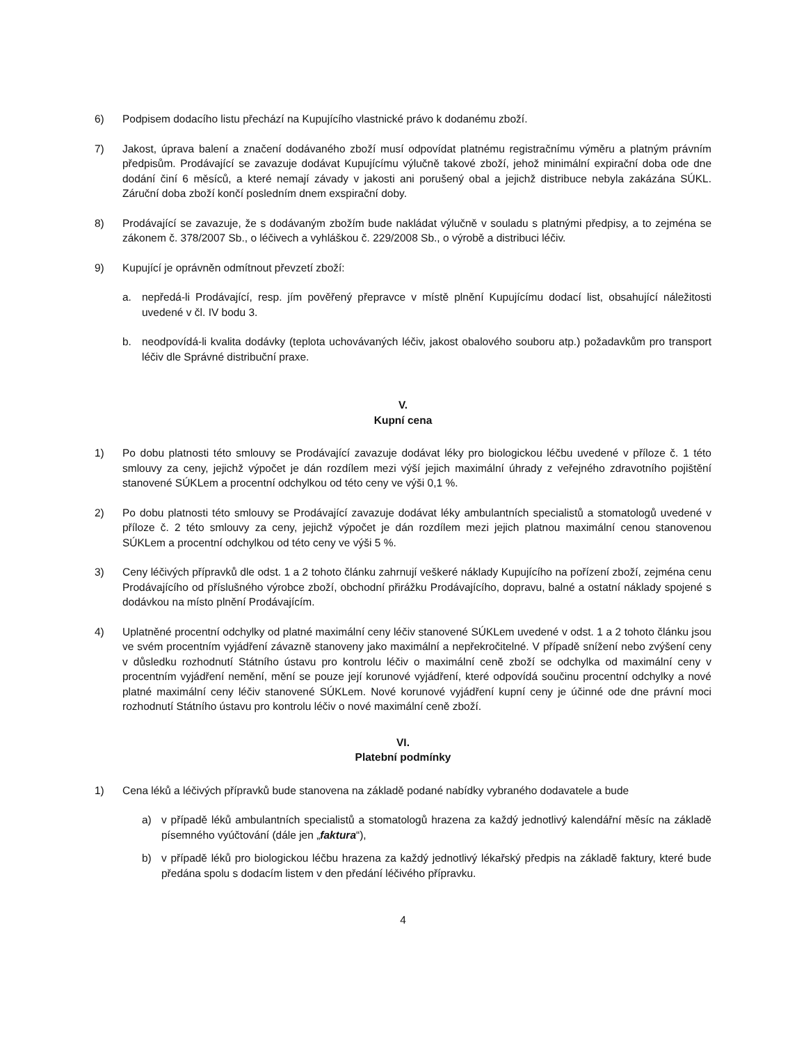6) Podpisem dodacího listu přechází na Kupujícího vlastnické právo k dodanému zboží.
7) Jakost, úprava balení a značení dodávaného zboží musí odpovídat platnému registračnímu výměru a platným právním předpisům. Prodávající se zavazuje dodávat Kupujícímu výlučně takové zboží, jehož minimální expirační doba ode dne dodání činí 6 měsíců, a které nemají závady v jakosti ani porušený obal a jejichž distribuce nebyla zakázána SÚKL. Záruční doba zboží končí posledním dnem exspirační doby.
8) Prodávající se zavazuje, že s dodávaným zbožím bude nakládat výlučně v souladu s platnými předpisy, a to zejména se zákonem č. 378/2007 Sb., o léčivech a vyhláškou č. 229/2008 Sb., o výrobě a distribuci léčiv.
9) Kupující je oprávněn odmítnout převzetí zboží:
a. nepředá-li Prodávající, resp. jím pověřený přepravce v místě plnění Kupujícímu dodací list, obsahující náležitosti uvedené v čl. IV bodu 3.
b. neodpovídá-li kvalita dodávky (teplota uchovávaných léčiv, jakost obalového souboru atp.) požadavkům pro transport léčiv dle Správné distribuční praxe.
V.
Kupní cena
1) Po dobu platnosti této smlouvy se Prodávající zavazuje dodávat léky pro biologickou léčbu uvedené v příloze č. 1 této smlouvy za ceny, jejichž výpočet je dán rozdílem mezi výší jejich maximální úhrady z veřejného zdravotního pojištění stanovené SÚKLem a procentní odchylkou od této ceny ve výši 0,1 %.
2) Po dobu platnosti této smlouvy se Prodávající zavazuje dodávat léky ambulantních specialistů a stomatologů uvedené v příloze č. 2 této smlouvy za ceny, jejichž výpočet je dán rozdílem mezi jejich platnou maximální cenou stanovenou SÚKLem a procentní odchylkou od této ceny ve výši 5 %.
3) Ceny léčivých přípravků dle odst. 1 a 2 tohoto článku zahrnují veškeré náklady Kupujícího na pořízení zboží, zejména cenu Prodávajícího od příslušného výrobce zboží, obchodní přirážku Prodávajícího, dopravu, balné a ostatní náklady spojené s dodávkou na místo plnění Prodávajícím.
4) Uplatněné procentní odchylky od platné maximální ceny léčiv stanovené SÚKLem uvedené v odst. 1 a 2 tohoto článku jsou ve svém procentním vyjádření závazně stanoveny jako maximální a nepřekročitelné. V případě snížení nebo zvýšení ceny v důsledku rozhodnutí Státního ústavu pro kontrolu léčiv o maximální ceně zboží se odchylka od maximální ceny v procentním vyjádření nemění, mění se pouze její korunové vyjádření, které odpovídá součinu procentní odchylky a nové platné maximální ceny léčiv stanovené SÚKLem. Nové korunové vyjádření kupní ceny je účinné ode dne právní moci rozhodnutí Státního ústavu pro kontrolu léčiv o nové maximální ceně zboží.
VI.
Platební podmínky
1) Cena léků a léčivých přípravků bude stanovena na základě podané nabídky vybraného dodavatele a bude
a) v případě léků ambulantních specialistů a stomatologů hrazena za každý jednotlivý kalendářní měsíc na základě písemného vyúčtování (dále jen „faktura“),
b) v případě léků pro biologickou léčbu hrazena za každý jednotlivý lékařský předpis na základě faktury, které bude předána spolu s dodacím listem v den předání léčivého přípravku.
4